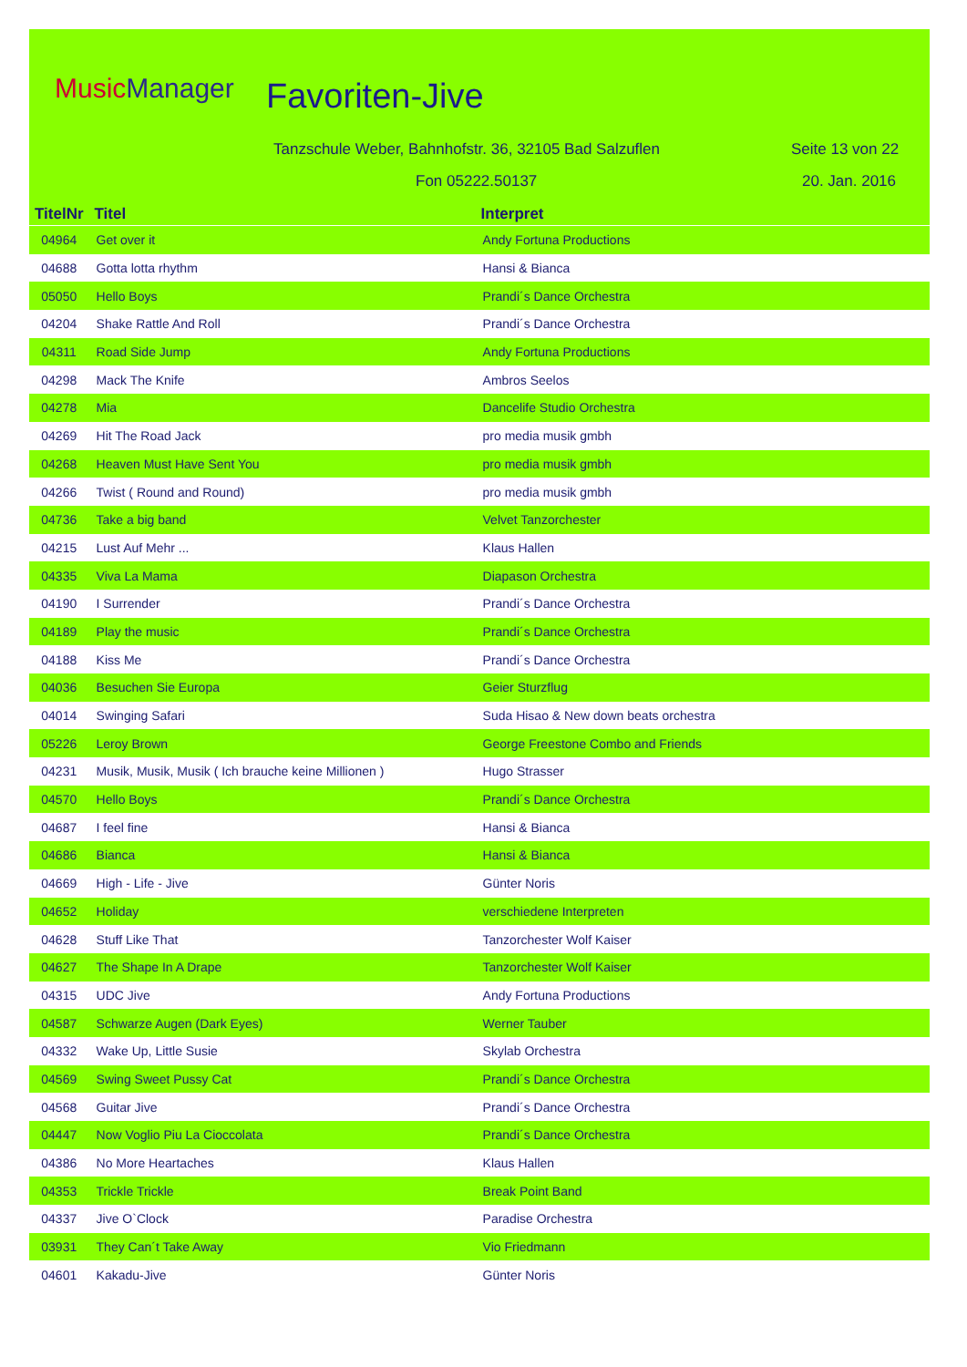MusicManager Favoriten-Jive
Tanzschule Weber, Bahnhofstr. 36, 32105 Bad Salzuflen
Seite 13 von 22
Fon 05222.50137 20. Jan. 2016
| TitelNr | Titel | Interpret |
| --- | --- | --- |
| 04964 | Get over it | Andy Fortuna Productions |
| 04688 | Gotta lotta rhythm | Hansi & Bianca |
| 05050 | Hello Boys | Prandi´s Dance Orchestra |
| 04204 | Shake Rattle And Roll | Prandi´s Dance Orchestra |
| 04311 | Road Side Jump | Andy Fortuna Productions |
| 04298 | Mack The Knife | Ambros Seelos |
| 04278 | Mia | Dancelife Studio Orchestra |
| 04269 | Hit The Road Jack | pro media musik gmbh |
| 04268 | Heaven Must Have Sent You | pro media musik gmbh |
| 04266 | Twist ( Round and Round) | pro media musik gmbh |
| 04736 | Take a big band | Velvet Tanzorchester |
| 04215 | Lust Auf Mehr ... | Klaus Hallen |
| 04335 | Viva La Mama | Diapason Orchestra |
| 04190 | I Surrender | Prandi´s Dance Orchestra |
| 04189 | Play the music | Prandi´s Dance Orchestra |
| 04188 | Kiss Me | Prandi´s Dance Orchestra |
| 04036 | Besuchen Sie Europa | Geier Sturzflug |
| 04014 | Swinging Safari | Suda Hisao & New down beats orchestra |
| 05226 | Leroy Brown | George Freestone Combo and Friends |
| 04231 | Musik, Musik, Musik ( Ich brauche keine Millionen ) | Hugo Strasser |
| 04570 | Hello Boys | Prandi´s Dance Orchestra |
| 04687 | I feel fine | Hansi & Bianca |
| 04686 | Bianca | Hansi & Bianca |
| 04669 | High - Life - Jive | Günter Noris |
| 04652 | Holiday | verschiedene Interpreten |
| 04628 | Stuff Like That | Tanzorchester Wolf Kaiser |
| 04627 | The Shape In A Drape | Tanzorchester Wolf Kaiser |
| 04315 | UDC Jive | Andy Fortuna Productions |
| 04587 | Schwarze Augen (Dark Eyes) | Werner Tauber |
| 04332 | Wake Up, Little Susie | Skylab Orchestra |
| 04569 | Swing Sweet Pussy Cat | Prandi´s Dance Orchestra |
| 04568 | Guitar Jive | Prandi´s Dance Orchestra |
| 04447 | Now Voglio Piu La Cioccolata | Prandi´s Dance Orchestra |
| 04386 | No More Heartaches | Klaus Hallen |
| 04353 | Trickle Trickle | Break Point Band |
| 04337 | Jive O`Clock | Paradise Orchestra |
| 03931 | They Can´t Take Away | Vio Friedmann |
| 04601 | Kakadu-Jive | Günter Noris |